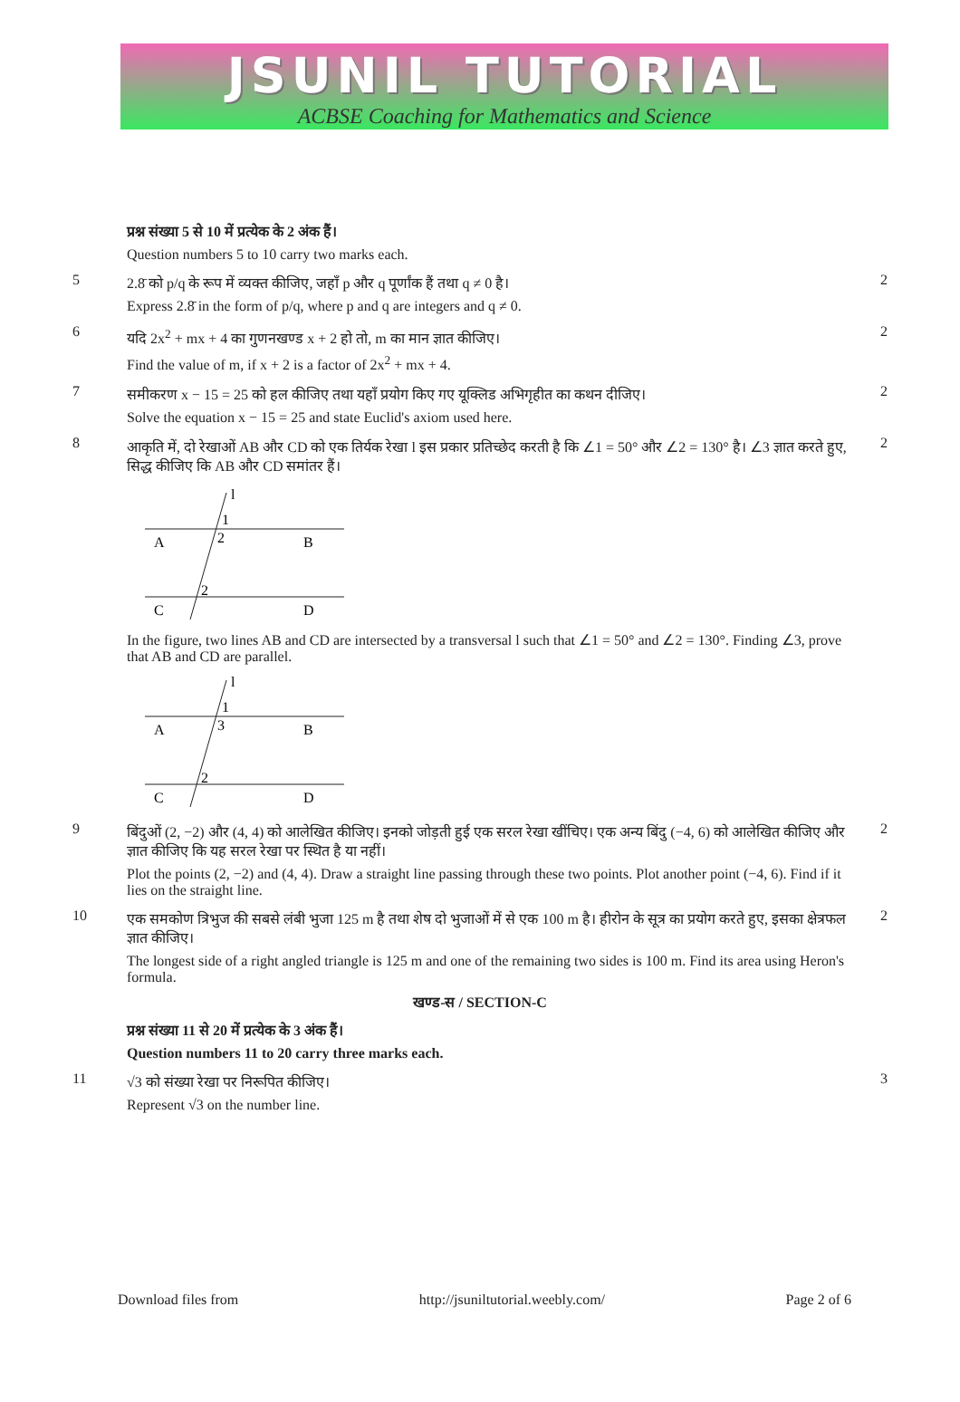JSUNIL TUTORIAL
ACBSE Coaching for Mathematics and Science
प्रश्न संख्या 5 से 10 में प्रत्येक के 2 अंक हैं।
Question numbers 5 to 10 carry two marks each.
5
2.8̄ को p/q के रूप में व्यक्त कीजिए, जहाँ p और q पूर्णांक हैं तथा q ≠ 0 है।
Express 2.8̄ in the form of p/q, where p and q are integers and q ≠ 0.
2
6
यदि 2x<sup>2</sup> + mx + 4 का गुणनखण्ड x + 2 हो तो, m का मान ज्ञात कीजिए।
Find the value of m, if x + 2 is a factor of 2x<sup>2</sup> + mx + 4.
2
7
समीकरण x − 15 = 25 को हल कीजिए तथा यहाँ प्रयोग किए गए यूक्लिड अभिगृहीत का कथन दीजिए।
Solve the equation x − 15 = 25 and state Euclid's axiom used here.
2
8
आकृति में, दो रेखाओं AB और CD को एक तिर्यक रेखा l इस प्रकार प्रतिच्छेद करती है कि ∠1 = 50° और ∠2 = 130° है। ∠3 ज्ञात करते हुए, सिद्ध कीजिए कि AB और CD समांतर हैं।
A
B
C
D
1
2
2
l
In the figure, two lines AB and CD are intersected by a transversal l such that ∠1 = 50° and ∠2 = 130°. Finding ∠3, prove that AB and CD are parallel.
A
B
C
D
1
3
2
l
2
9
बिंदुओं (2, −2) और (4, 4) को आलेखित कीजिए। इनको जोड़ती हुई एक सरल रेखा खींचिए। एक अन्य बिंदु (−4, 6) को आलेखित कीजिए और ज्ञात कीजिए कि यह सरल रेखा पर स्थित है या नहीं।
Plot the points (2, −2) and (4, 4). Draw a straight line passing through these two points. Plot another point (−4, 6). Find if it lies on the straight line.
2
10
एक समकोण त्रिभुज की सबसे लंबी भुजा 125 m है तथा शेष दो भुजाओं में से एक 100 m है। हीरोन के सूत्र का प्रयोग करते हुए, इसका क्षेत्रफल ज्ञात कीजिए।
The longest side of a right angled triangle is 125 m and one of the remaining two sides is 100 m. Find its area using Heron's formula.
2
खण्ड-स / SECTION-C
प्रश्न संख्या 11 से 20 में प्रत्येक के 3 अंक हैं।
Question numbers 11 to 20 carry three marks each.
11
√3 को संख्या रेखा पर निरूपित कीजिए।
Represent √3 on the number line.
3
Download files from http://jsuniltutorial.weebly.com/ Page 2 of 6